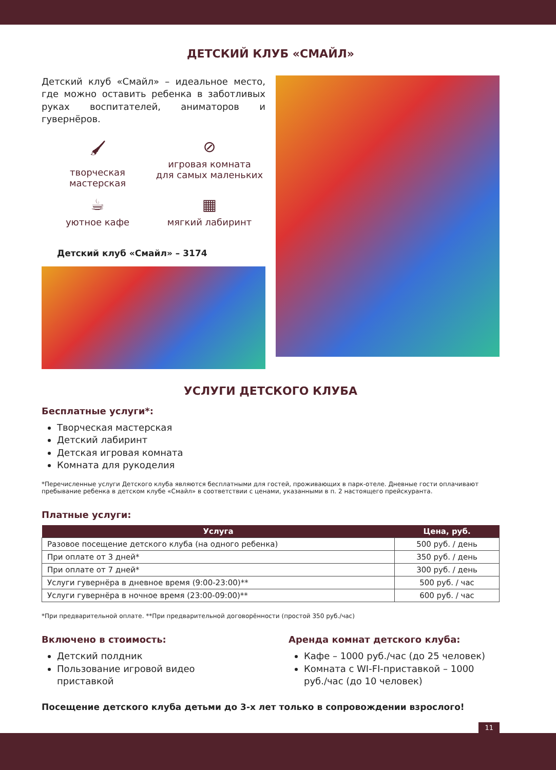ДЕТСКИЙ КЛУБ «СМАЙЛ»
Детский клуб «Смайл» – идеальное место, где можно оставить ребенка в заботливых руках воспитателей, аниматоров и гувернёров.
🖌
творческая
мастерская
⊘
игровая комната
для самых маленьких
☕
уютное кафе
▦
мягкий лабиринт
Детский клуб «Смайл» – 3174
УСЛУГИ ДЕТСКОГО КЛУБА
Бесплатные услуги*:
Творческая мастерская
Детский лабиринт
Детская игровая комната
Комната для рукоделия
*Перечисленные услуги Детского клуба являются бесплатными для гостей, проживающих в парк-отеле. Дневные гости оплачивают пребывание ребенка в детском клубе «Смайл» в соответствии с ценами, указанными в п. 2 настоящего прейскуранта.
Платные услуги:
| Услуга | Цена, руб. |
| --- | --- |
| Разовое посещение детского клуба (на одного ребенка) | 500 руб. / день |
| При оплате от 3 дней* | 350 руб. / день |
| При оплате от 7 дней* | 300 руб. / день |
| Услуги гувернёра в дневное время (9:00-23:00)** | 500 руб. / час |
| Услуги гувернёра в ночное время (23:00-09:00)** | 600 руб. / час |
*При предварительной оплате. **При предварительной договорённости (простой 350 руб./час)
Включено в стоимость:
Детский полдник
Пользование игровой видео приставкой
Аренда комнат детского клуба:
Кафе – 1000 руб./час (до 25 человек)
Комната с WI-FI-приставкой – 1000 руб./час (до 10 человек)
Посещение детского клуба детьми до 3-х лет только в сопровождении взрослого!
11